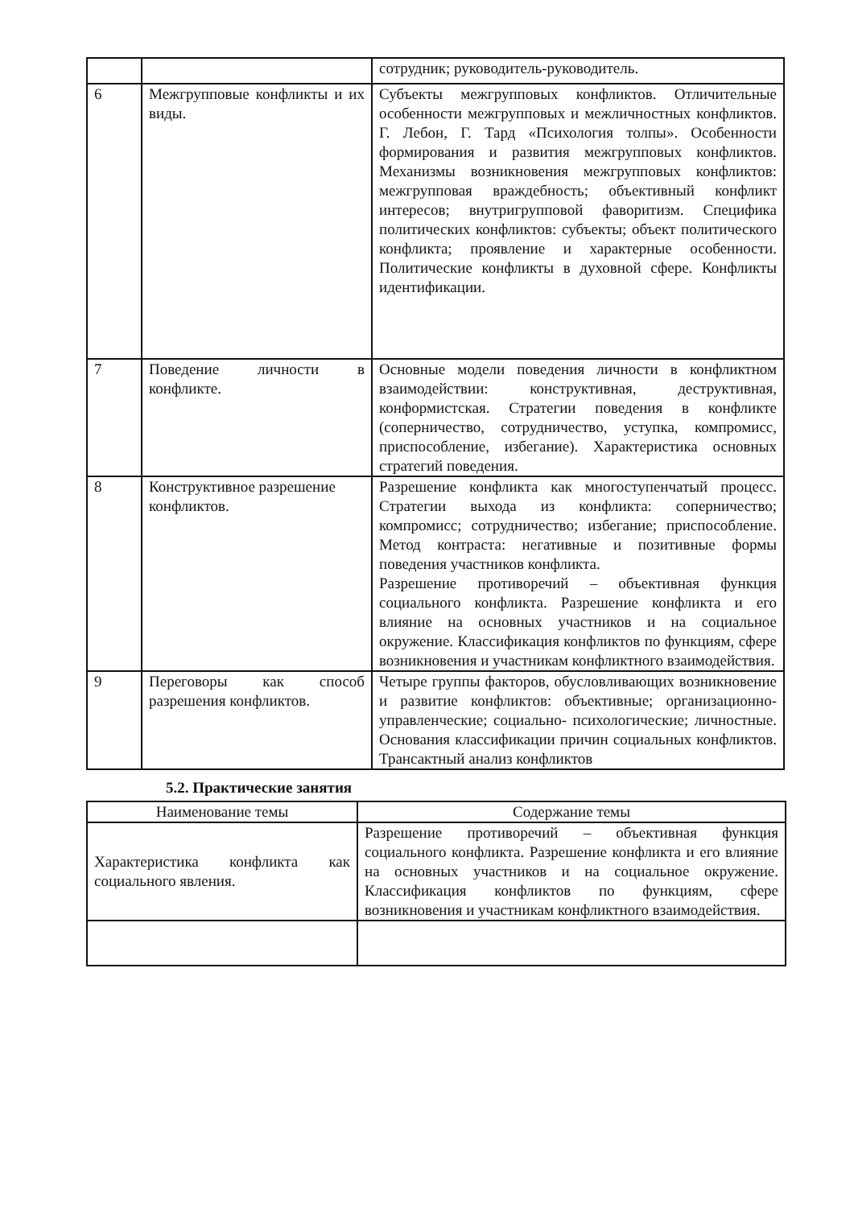| | | сотрудник; руководитель-руководитель. |
| 6 | Межгрупповые конфликты и их виды. | Субъекты межгрупповых конфликтов. Отличительные особенности межгрупповых и межличностных конфликтов. Г. Лебон, Г. Тард «Психология толпы». Особенности формирования и развития межгрупповых конфликтов. Механизмы возникновения межгрупповых конфликтов: межгрупповая враждебность; объективный конфликт интересов; внутригрупповой фаворитизм. Специфика политических конфликтов: субъекты; объект политического конфликта; проявление и характерные особенности. Политические конфликты в духовной сфере. Конфликты идентификации. |
| 7 | Поведение личности в конфликте. | Основные модели поведения личности в конфликтном взаимодействии: конструктивная, деструктивная, конформистская. Стратегии поведения в конфликте (соперничество, сотрудничество, уступка, компромисс, приспособление, избегание). Характеристика основных стратегий поведения. |
| 8 | Конструктивное разрешение конфликтов. | Разрешение конфликта как многоступенчатый процесс. Стратегии выхода из конфликта: соперничество; компромисс; сотрудничество; избегание; приспособление. Метод контраста: негативные и позитивные формы поведения участников конфликта. Разрешение противоречий – объективная функция социального конфликта. Разрешение конфликта и его влияние на основных участников и на социальное окружение. Классификация конфликтов по функциям, сфере возникновения и участникам конфликтного взаимодействия. |
| 9 | Переговоры как способ разрешения конфликтов. | Четыре группы факторов, обусловливающих возникновение и развитие конфликтов: объективные; организационно- управленческие; социально- психологические; личностные. Основания классификации причин социальных конфликтов. Трансактный анализ конфликтов |
5.2. Практические занятия
| Наименование темы | Содержание темы |
| --- | --- |
| Характеристика конфликта как социального явления. | Разрешение противоречий – объективная функция социального конфликта. Разрешение конфликта и его влияние на основных участников и на социальное окружение. Классификация конфликтов по функциям, сфере возникновения и участникам конфликтного взаимодействия. |